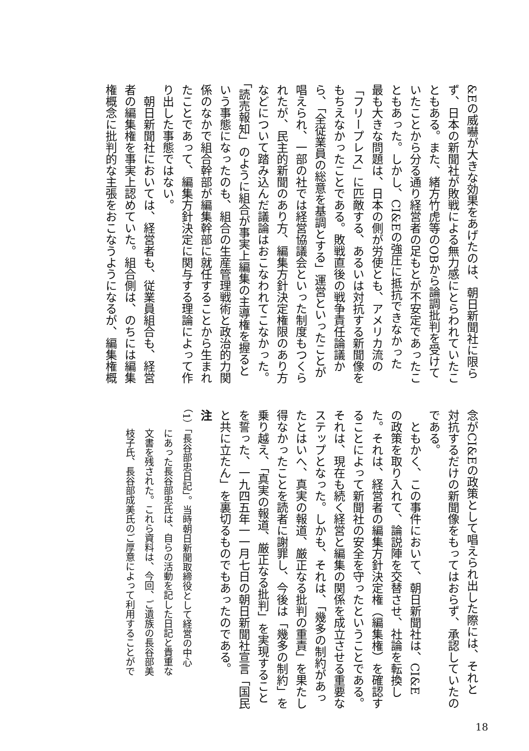&Eの威嚇が大きな効果をあげたのは、朝日新聞社に限ら
ず、日本の新聞社が敗戦による無力感にとらわれていたこ
ともある。また、緒方竹虎等のOBから論調批判を受けて
いたことから分る通り経営者の足もとが不安定であったこ
ともあった。しかし、CI&Eの強圧に抵抗できなかった
最も大きな問題は、日本の側が労使とも、アメリカ流の
「フリープレス」に匹敵する、あるいは対抗する新聞像を
もちえなかったことである。敗戦直後の戦争責任論議か
ら、「全従業員の総意を基調とする」運営といったことが
唱えられ、一部の社では経営協議会といった制度もつくら
れたが、民主的新聞のあり方、編集方針決定権限のあり方
などについて踏み込んだ議論はおこなわれてこなかった。
「読売報知」のように組合が事実上編集の主導権を握ると
いう事態になったのも、組合の生産管理戦術と政治的力関
係のなかで組合幹部が編集幹部に就任することから生まれ
たことであって、編集方針決定に関与する理論によって作
り出した事態ではない。
　朝日新聞社においては、経営者も、従業員組合も、経営
者の編集権を事実上認めていた。組合側は、のちには編集
権概念に批判的な主張をおこなうようになるが、編集権概
念がCI&Eの政策として唱えられ出した際には、それと
対抗するだけの新聞像をもってはおらず、承認していたの
である。
　ともかく、この事件において、朝日新聞社は、CI&E
の政策を取り入れて、論説陣を交替させ、社論を転換し
た。それは、経営者の編集方針決定権（編集権）を確認す
ることによって新聞社の安全を守ったということである。
それは、現在も続く経営と編集の関係を成立させる重要な
ステップとなった。しかも、それは、「幾多の制約があっ
たとはいへ、真実の報道、厳正なる批判の重責」を果たし
得なかったことを読者に謝罪し、今後は「幾多の制約」を
乗り越え、「真実の報道、厳正なる批判」を実現すること
を誓った、一九四五年一一月七日の朝日新聞社宣言「国民
と共に立たん」を裏切るものでもあったのである。
注
（1）「長谷部忠日記」。当時朝日新聞取締役として経営の中心
　　にあった長谷部忠氏は、自らの活動を記した日記と貴重な
　　文書を残された。これら資料は、今回、ご遺族の長谷部美
　　枝子氏、長谷部成美氏のご厚意によって利用することがで
18